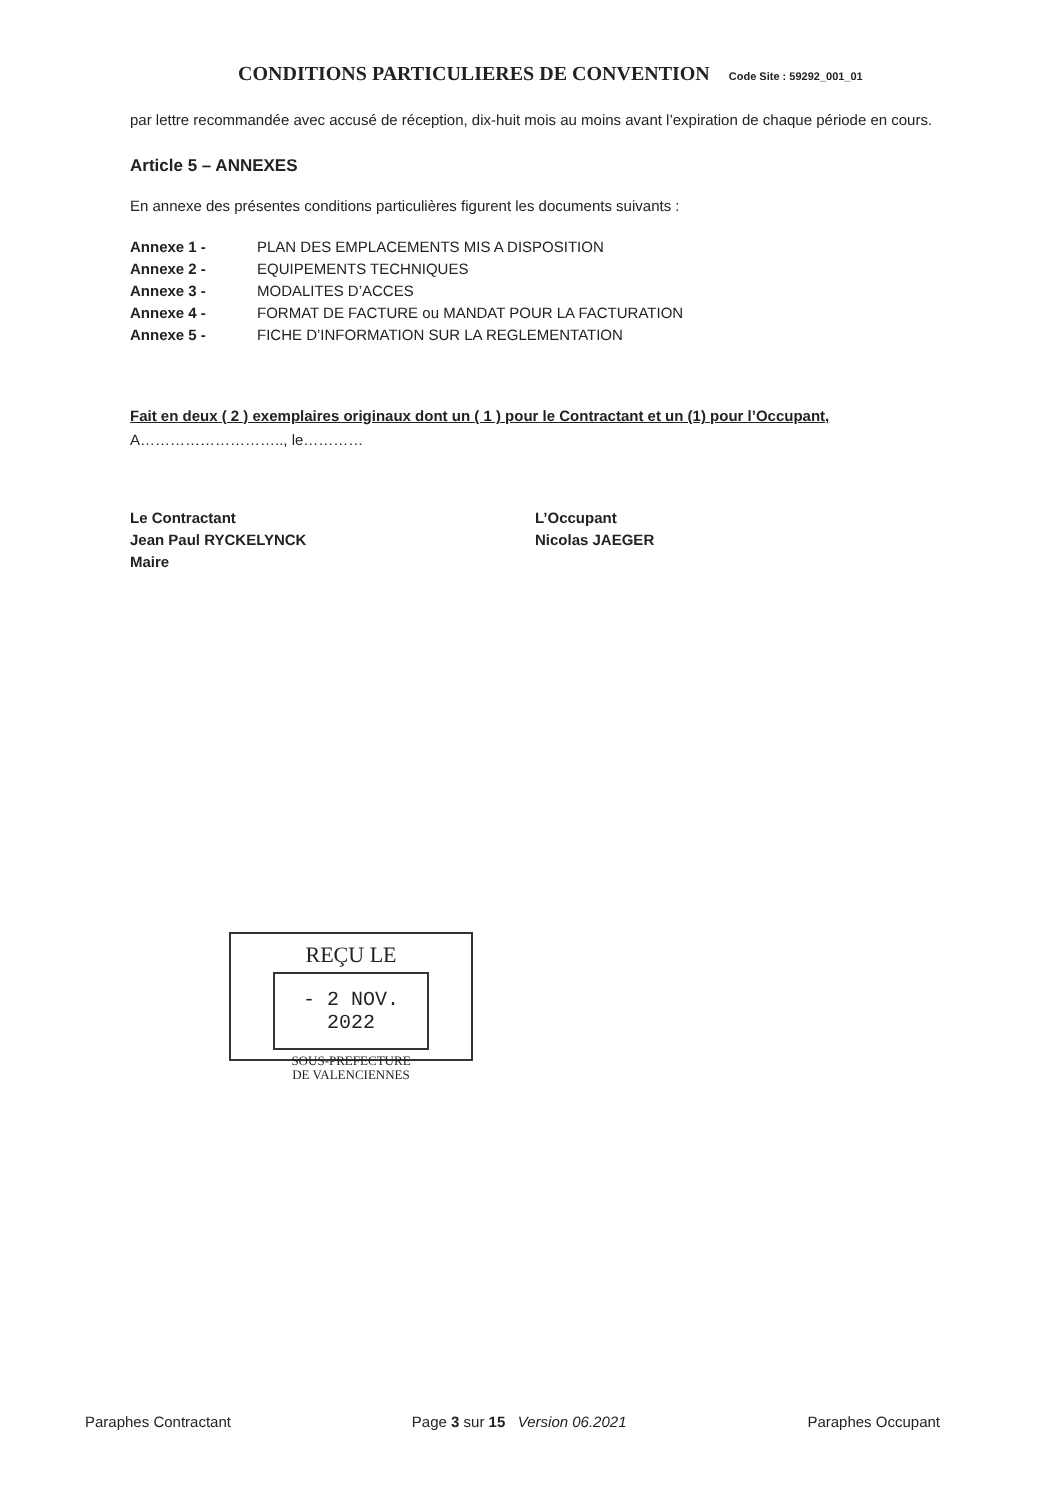CONDITIONS PARTICULIERES DE CONVENTION Code Site : 59292_001_01
par lettre recommandée avec accusé de réception, dix-huit mois au moins avant l’expiration de chaque période en cours.
Article 5 – ANNEXES
En annexe des présentes conditions particulières figurent les documents suivants :
Annexe 1 - PLAN DES EMPLACEMENTS MIS A DISPOSITION
Annexe 2 - EQUIPEMENTS TECHNIQUES
Annexe 3 - MODALITES D’ACCES
Annexe 4 - FORMAT DE FACTURE ou MANDAT POUR LA FACTURATION
Annexe 5 - FICHE D’INFORMATION SUR LA REGLEMENTATION
Fait en deux ( 2 ) exemplaires originaux dont un ( 1 ) pour le Contractant et un (1) pour l’Occupant,
A……………………….., le…………
Le Contractant
Jean Paul RYCKELYNCK
Maire
L’Occupant
Nicolas JAEGER
REÇU LE
- 2 NOV. 2022
SOUS-PREFECTURE
DE VALENCIENNES
Paraphes Contractant Page 3 sur 15 Version 06.2021 Paraphes Occupant